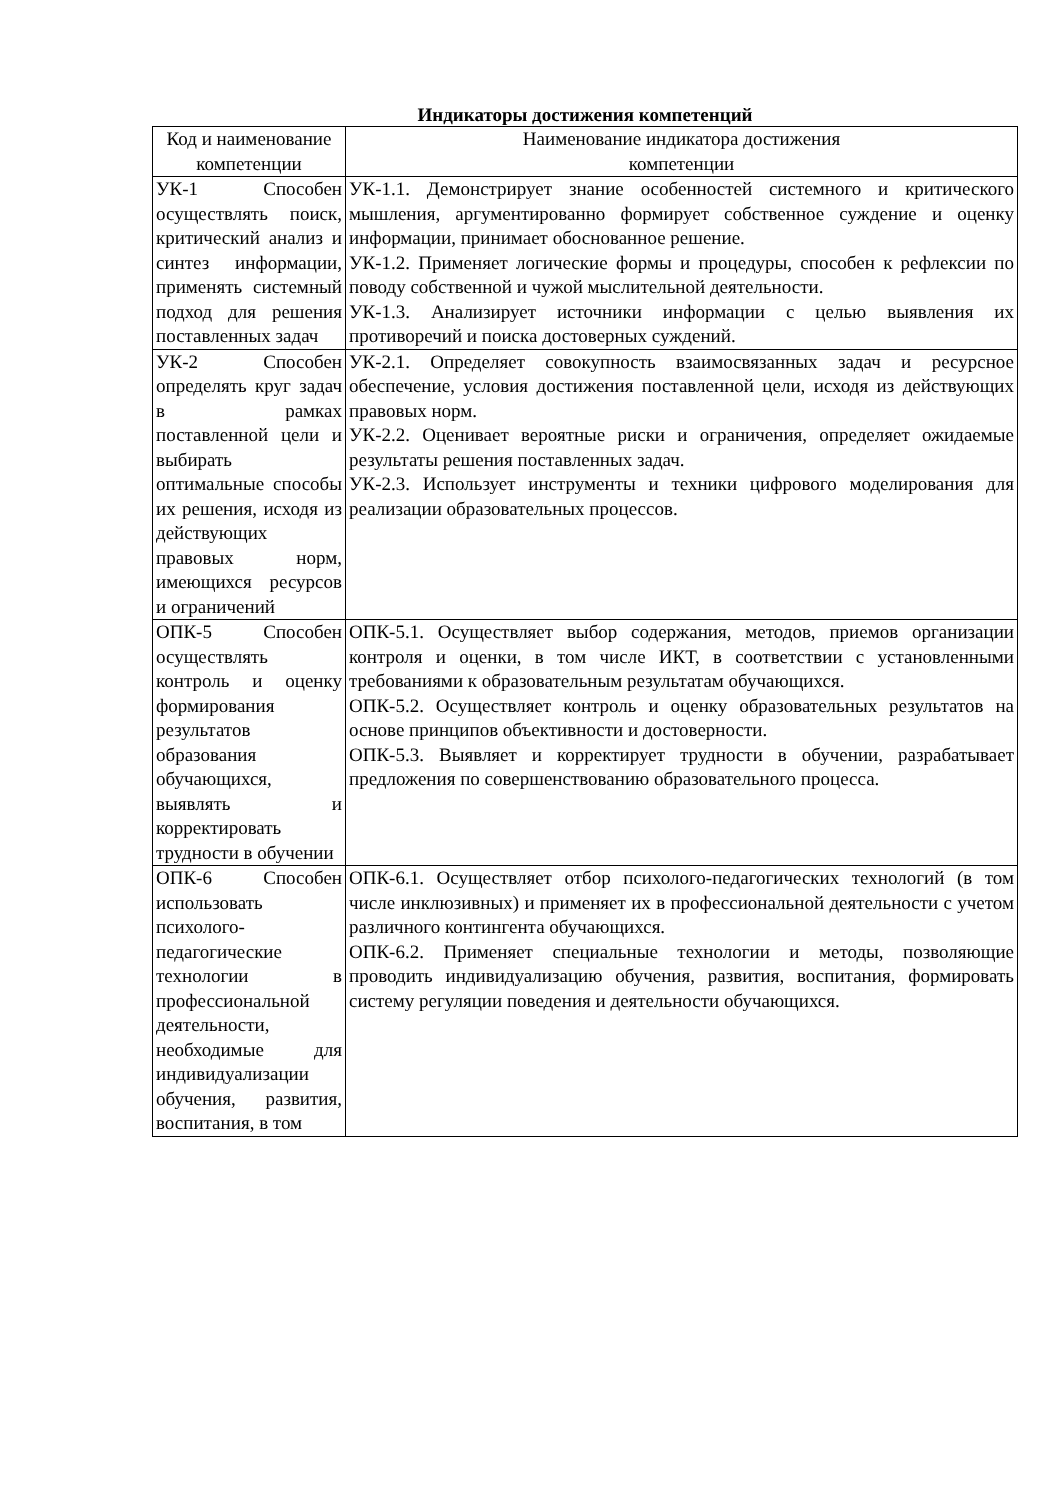Индикаторы достижения компетенций
| Код и наименование компетенции | Наименование индикатора достижения компетенции |
| --- | --- |
| УК-1 Способен осуществлять поиск, критический анализ и синтез информации, применять системный подход для решения поставленных задач | УК-1.1. Демонстрирует знание особенностей системного и критического мышления, аргументированно формирует собственное суждение и оценку информации, принимает обоснованное решение. УК-1.2. Применяет логические формы и процедуры, способен к рефлексии по поводу собственной и чужой мыслительной деятельности. УК-1.3. Анализирует источники информации с целью выявления их противоречий и поиска достоверных суждений. |
| УК-2 Способен определять круг задач в рамках поставленной цели и выбирать оптимальные способы их решения, исходя из действующих правовых норм, имеющихся ресурсов и ограничений | УК-2.1. Определяет совокупность взаимосвязанных задач и ресурсное обеспечение, условия достижения поставленной цели, исходя из действующих правовых норм. УК-2.2. Оценивает вероятные риски и ограничения, определяет ожидаемые результаты решения поставленных задач. УК-2.3. Использует инструменты и техники цифрового моделирования для реализации образовательных процессов. |
| ОПК-5 Способен осуществлять контроль и оценку формирования результатов образования обучающихся, выявлять и корректировать трудности в обучении | ОПК-5.1. Осуществляет выбор содержания, методов, приемов организации контроля и оценки, в том числе ИКТ, в соответствии с установленными требованиями к образовательным результатам обучающихся. ОПК-5.2. Осуществляет контроль и оценку образовательных результатов на основе принципов объективности и достоверности. ОПК-5.3. Выявляет и корректирует трудности в обучении, разрабатывает предложения по совершенствованию образовательного процесса. |
| ОПК-6 Способен использовать психолого-педагогические технологии в профессиональной деятельности, необходимые для индивидуализации обучения, развития, воспитания, в том | ОПК-6.1. Осуществляет отбор психолого-педагогических технологий (в том числе инклюзивных) и применяет их в профессиональной деятельности с учетом различного контингента обучающихся. ОПК-6.2. Применяет специальные технологии и методы, позволяющие проводить индивидуализацию обучения, развития, воспитания, формировать систему регуляции поведения и деятельности обучающихся. |